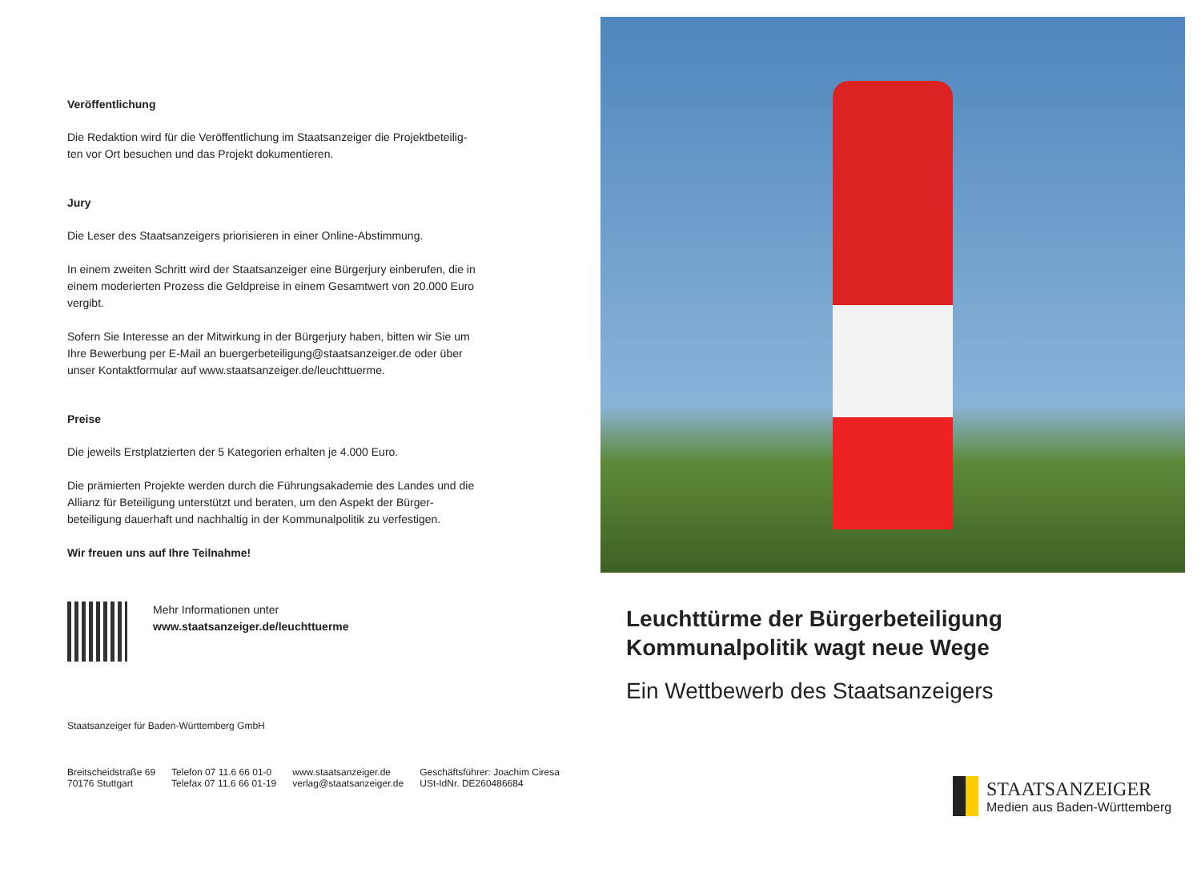Veröffentlichung
Die Redaktion wird für die Veröffentlichung im Staatsanzeiger die Projektbeteilig­ten vor Ort besuchen und das Projekt dokumentieren.
Jury
Die Leser des Staatsanzeigers priorisieren in einer Online-Abstimmung.
In einem zweiten Schritt wird der Staatsanzeiger eine Bürgerjury einberufen, die in einem moderierten Prozess die Geldpreise in einem Gesamtwert von 20.000 Euro vergibt.
Sofern Sie Interesse an der Mitwirkung in der Bürgerjury haben, bitten wir Sie um Ihre Bewerbung per E-Mail an buergerbeteiligung@staatsanzeiger.de oder über unser Kontaktformular auf www.staatsanzeiger.de/leuchttuerme.
Preise
Die jeweils Erstplatzierten der 5 Kategorien erhalten je 4.000 Euro.
Die prämierten Projekte werden durch die Führungsakademie des Landes und die Allianz für Beteiligung unterstützt und beraten, um den Aspekt der Bürger­beteiligung dauerhaft und nachhaltig in der Kommunalpolitik zu verfestigen.
Wir freuen uns auf Ihre Teilnahme!
Mehr Informationen unter
www.staatsanzeiger.de/leuchttuerme
Staatsanzeiger für Baden-Württemberg GmbH
Breitscheidstraße 69
70176 Stuttgart
Telefon 07 11.6 66 01-0
Telefax 07 11.6 66 01-19
www.staatsanzeiger.de
verlag@staatsanzeiger.de
Geschäftsführer: Joachim Ciresa
USt-IdNr. DE260486684
Leuchttürme der Bürgerbeteiligung
Kommunalpolitik wagt neue Wege
Ein Wettbewerb des Staatsanzeigers
STAATSANZEIGER
Medien aus Baden-Württemberg